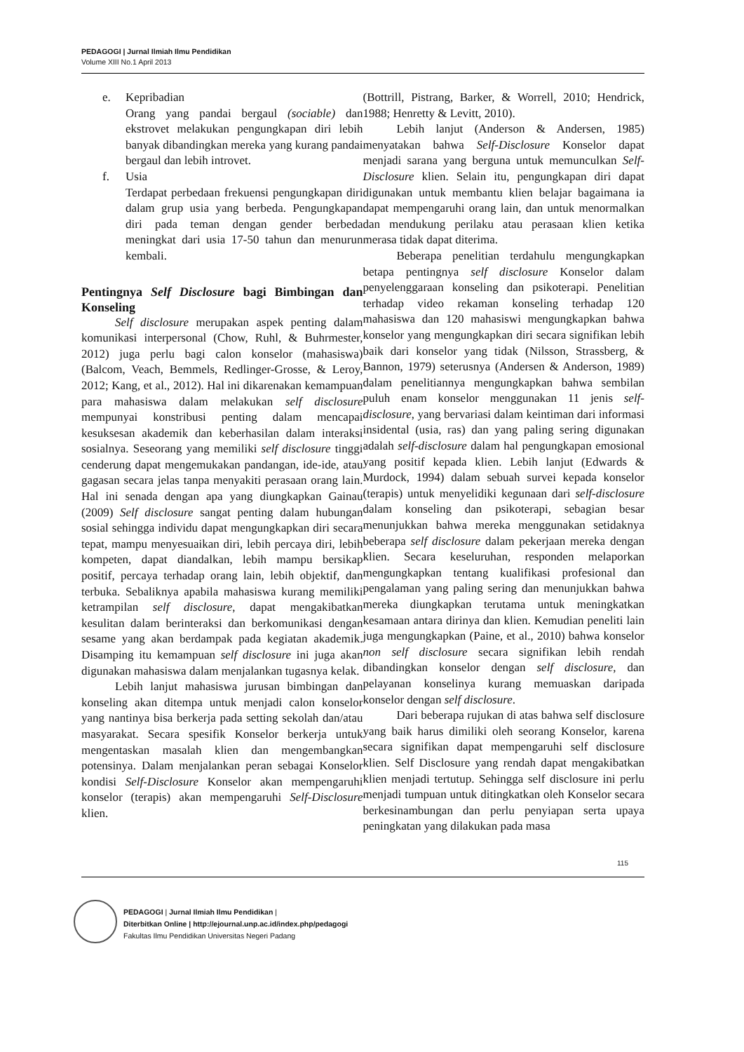PEDAGOGI | Jurnal Ilmiah Ilmu Pendidikan
Volume XIII No.1 April 2013
e. Kepribadian
Orang yang pandai bergaul (sociable) dan ekstrovet melakukan pengungkapan diri lebih banyak dibandingkan mereka yang kurang pandai bergaul dan lebih introvet.
f. Usia
Terdapat perbedaan frekuensi pengungkapan diri dalam grup usia yang berbeda. Pengungkapan diri pada teman dengan gender berbeda meningkat dari usia 17-50 tahun dan menurun kembali.
Pentingnya Self Disclosure bagi Bimbingan dan Konseling
Self disclosure merupakan aspek penting dalam komunikasi interpersonal (Chow, Ruhl, & Buhrmester, 2012) juga perlu bagi calon konselor (mahasiswa) (Balcom, Veach, Bemmels, Redlinger-Grosse, & Leroy, 2012; Kang, et al., 2012). Hal ini dikarenakan kemampuan para mahasiswa dalam melakukan self disclosure mempunyai konstribusi penting dalam mencapai kesuksesan akademik dan keberhasilan dalam interaksi sosialnya. Seseorang yang memiliki self disclosure tinggi cenderung dapat mengemukakan pandangan, ide-ide, atau gagasan secara jelas tanpa menyakiti perasaan orang lain. Hal ini senada dengan apa yang diungkapkan Gainau (2009) Self disclosure sangat penting dalam hubungan sosial sehingga individu dapat mengungkapkan diri secara tepat, mampu menyesuaikan diri, lebih percaya diri, lebih kompeten, dapat diandalkan, lebih mampu bersikap positif, percaya terhadap orang lain, lebih objektif, dan terbuka. Sebaliknya apabila mahasiswa kurang memiliki ketrampilan self disclosure, dapat mengakibatkan kesulitan dalam berinteraksi dan berkomunikasi dengan sesame yang akan berdampak pada kegiatan akademik. Disamping itu kemampuan self disclosure ini juga akan digunakan mahasiswa dalam menjalankan tugasnya kelak.
Lebih lanjut mahasiswa jurusan bimbingan dan konseling akan ditempa untuk menjadi calon konselor yang nantinya bisa berkerja pada setting sekolah dan/atau masyarakat. Secara spesifik Konselor berkerja untuk mengentaskan masalah klien dan mengembangkan potensinya. Dalam menjalankan peran sebagai Konselor kondisi Self-Disclosure Konselor akan mempengaruhi konselor (terapis) akan mempengaruhi Self-Disclosure klien.
(Bottrill, Pistrang, Barker, & Worrell, 2010; Hendrick, 1988; Henretty & Levitt, 2010).
Lebih lanjut (Anderson & Andersen, 1985) menyatakan bahwa Self-Disclosure Konselor dapat menjadi sarana yang berguna untuk memunculkan Self-Disclosure klien. Selain itu, pengungkapan diri dapat digunakan untuk membantu klien belajar bagaimana ia dapat mempengaruhi orang lain, dan untuk menormalkan dan mendukung perilaku atau perasaan klien ketika merasa tidak dapat diterima.
Beberapa penelitian terdahulu mengungkapkan betapa pentingnya self disclosure Konselor dalam penyelenggaraan konseling dan psikoterapi. Penelitian terhadap video rekaman konseling terhadap 120 mahasiswa dan 120 mahasiswi mengungkapkan bahwa konselor yang mengungkapkan diri secara signifikan lebih baik dari konselor yang tidak (Nilsson, Strassberg, & Bannon, 1979) seterusnya (Andersen & Anderson, 1989) dalam penelitiannya mengungkapkan bahwa sembilan puluh enam konselor menggunakan 11 jenis self-disclosure, yang bervariasi dalam keintiman dari informasi insidental (usia, ras) dan yang paling sering digunakan adalah self-disclosure dalam hal pengungkapan emosional yang positif kepada klien. Lebih lanjut (Edwards & Murdock, 1994) dalam sebuah survei kepada konselor (terapis) untuk menyelidiki kegunaan dari self-disclosure dalam konseling dan psikoterapi, sebagian besar menunjukkan bahwa mereka menggunakan setidaknya beberapa self disclosure dalam pekerjaan mereka dengan klien. Secara keseluruhan, responden melaporkan mengungkapkan tentang kualifikasi profesional dan pengalaman yang paling sering dan menunjukkan bahwa mereka diungkapkan terutama untuk meningkatkan kesamaan antara dirinya dan klien. Kemudian peneliti lain juga mengungkapkan (Paine, et al., 2010) bahwa konselor non self disclosure secara signifikan lebih rendah dibandingkan konselor dengan self disclosure, dan pelayanan konselinya kurang memuaskan daripada konselor dengan self disclosure.
Dari beberapa rujukan di atas bahwa self disclosure yang baik harus dimiliki oleh seorang Konselor, karena secara signifikan dapat mempengaruhi self disclosure klien. Self Disclosure yang rendah dapat mengakibatkan klien menjadi tertutup. Sehingga self disclosure ini perlu menjadi tumpuan untuk ditingkatkan oleh Konselor secara berkesinambungan dan perlu penyiapan serta upaya peningkatan yang dilakukan pada masa
115
PEDAGOGI | Jurnal Ilmiah Ilmu Pendidikan |
Diterbitkan Online | http://ejournal.unp.ac.id/index.php/pedagogi
Fakultas Ilmu Pendidikan Universitas Negeri Padang